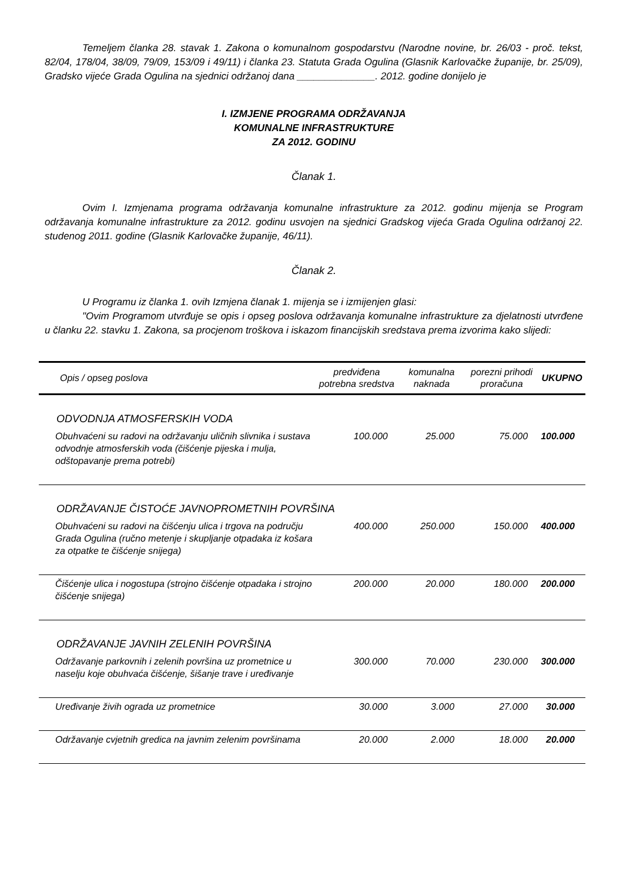Temeljem članka 28. stavak 1. Zakona o komunalnom gospodarstvu (Narodne novine, br. 26/03 - proč. tekst, 82/04, 178/04, 38/09, 79/09, 153/09 i 49/11) i članka 23. Statuta Grada Ogulina (Glasnik Karlovačke županije, br. 25/09), Gradsko vijeće Grada Ogulina na sjednici održanoj dana ______________. 2012. godine donijelo je
I. IZMJENE PROGRAMA ODRŽAVANJA
KOMUNALNE INFRASTRUKTURE
ZA 2012. GODINU
Članak 1.
Ovim I. Izmjenama programa održavanja komunalne infrastrukture za 2012. godinu mijenja se Program održavanja komunalne infrastrukture za 2012. godinu usvojen na sjednici Gradskog vijeća Grada Ogulina održanoj 22. studenog 2011. godine (Glasnik Karlovačke županije, 46/11).
Članak 2.
U Programu iz članka 1. ovih Izmjena članak 1. mijenja se i izmijenjen glasi:
"Ovim Programom utvrđuje se opis i opseg poslova održavanja komunalne infrastrukture za djelatnosti utvrđene u članku 22. stavku 1. Zakona, sa procjenom troškova i iskazom financijskih sredstava prema izvorima kako slijedi:
| Opis / opseg poslova | predviđena potrebna sredstva | komunalna naknada | porezni prihodi proračuna | UKUPNO |
| --- | --- | --- | --- | --- |
| ODVODNJA ATMOSFERSKIH VODA | | | | |
| Obuhvaćeni su radovi na održavanju uličnih slivnika i sustava odvodnje atmosferskih voda (čišćenje pijeska i mulja, odštopavanje prema potrebi) | 100.000 | 25.000 | 75.000 | 100.000 |
| ODRŽAVANJE ČISTOĆE JAVNOPROMETNIH POVRŠINA | | | | |
| Obuhvaćeni su radovi na čišćenju ulica i trgova na području Grada Ogulina (ručno metenje i skupljanje otpadaka iz košara za otpatke te čišćenje snijega) | 400.000 | 250.000 | 150.000 | 400.000 |
| Čišćenje ulica i nogostupa (strojno čišćenje otpadaka i strojno čišćenje snijega) | 200.000 | 20.000 | 180.000 | 200.000 |
| ODRŽAVANJE JAVNIH ZELENIH POVRŠINA | | | | |
| Održavanje parkovnih i zelenih površina uz prometnice u naselju koje obuhvaća čišćenje, šišanje trave i uređivanje | 300.000 | 70.000 | 230.000 | 300.000 |
| Uređivanje živih ograda uz prometnice | 30.000 | 3.000 | 27.000 | 30.000 |
| Održavanje cvjetnih gredica na javnim zelenim površinama | 20.000 | 2.000 | 18.000 | 20.000 |